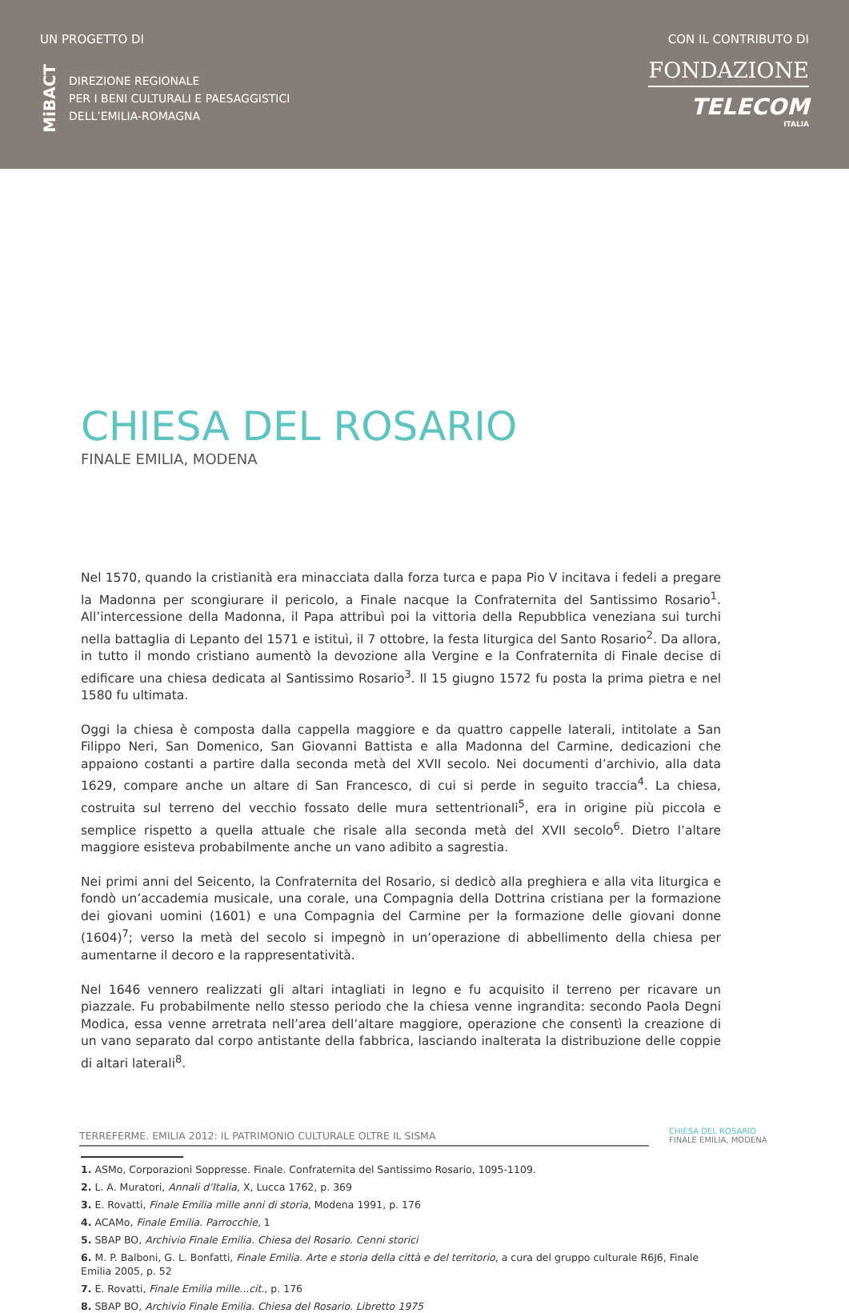UN PROGETTO DI
MiBACT
DIREZIONE REGIONALE
PER I BENI CULTURALI E PAESAGGISTICI
DELL’EMILIA-ROMAGNA
CON IL CONTRIBUTO DI
FONDAZIONE
TELECOM
ITALIA
CHIESA DEL ROSARIO
FINALE EMILIA, MODENA
Nel 1570, quando la cristianità era minacciata dalla forza turca e papa Pio V incitava i fedeli a pregare la Madonna per scongiurare il pericolo, a Finale nacque la Confraternita del Santissimo Rosario<sup>1</sup>. All’intercessione della Madonna, il Papa attribuì poi la vittoria della Repubblica veneziana sui turchi nella battaglia di Lepanto del 1571 e istituì, il 7 ottobre, la festa liturgica del Santo Rosario<sup>2</sup>. Da allora, in tutto il mondo cristiano aumentò la devozione alla Vergine e la Confraternita di Finale decise di edificare una chiesa dedicata al Santissimo Rosario<sup>3</sup>. Il 15 giugno 1572 fu posta la prima pietra e nel 1580 fu ultimata.
Oggi la chiesa è composta dalla cappella maggiore e da quattro cappelle laterali, intitolate a San Filippo Neri, San Domenico, San Giovanni Battista e alla Madonna del Carmine, dedicazioni che appaiono costanti a partire dalla seconda metà del XVII secolo. Nei documenti d’archivio, alla data 1629, compare anche un altare di San Francesco, di cui si perde in seguito traccia<sup>4</sup>. La chiesa, costruita sul terreno del vecchio fossato delle mura settentrionali<sup>5</sup>, era in origine più piccola e semplice rispetto a quella attuale che risale alla seconda metà del XVII secolo<sup>6</sup>. Dietro l’altare maggiore esisteva probabilmente anche un vano adibito a sagrestia.
Nei primi anni del Seicento, la Confraternita del Rosario, si dedicò alla preghiera e alla vita liturgica e fondò un’accademia musicale, una corale, una Compagnia della Dottrina cristiana per la formazione dei giovani uomini (1601) e una Compagnia del Carmine per la formazione delle giovani donne (1604)<sup>7</sup>; verso la metà del secolo si impegnò in un’operazione di abbellimento della chiesa per aumentarne il decoro e la rappresentatività.
Nel 1646 vennero realizzati gli altari intagliati in legno e fu acquisito il terreno per ricavare un piazzale. Fu probabilmente nello stesso periodo che la chiesa venne ingrandita: secondo Paola Degni Modica, essa venne arretrata nell’area dell’altare maggiore, operazione che consentì la creazione di un vano separato dal corpo antistante della fabbrica, lasciando inalterata la distribuzione delle coppie di altari laterali<sup>8</sup>.
1. ASMo, Corporazioni Soppresse. Finale. Confraternita del Santissimo Rosario, 1095-1109.
2. L. A. Muratori, Annali d’Italia, X, Lucca 1762, p. 369
3. E. Rovatti, Finale Emilia mille anni di storia, Modena 1991, p. 176
4. ACAMo, Finale Emilia. Parrocchie, 1
5. SBAP BO, Archivio Finale Emilia. Chiesa del Rosario. Cenni storici
6. M. P. Balboni, G. L. Bonfatti, Finale Emilia. Arte e storia della città e del territorio, a cura del gruppo culturale R6J6, Finale Emilia 2005, p. 52
7. E. Rovatti, Finale Emilia mille...cit., p. 176
8. SBAP BO, Archivio Finale Emilia. Chiesa del Rosario. Libretto 1975
TERREFERME. EMILIA 2012: IL PATRIMONIO CULTURALE OLTRE IL SISMA
CHIESA DEL ROSARIO
FINALE EMILIA, MODENA